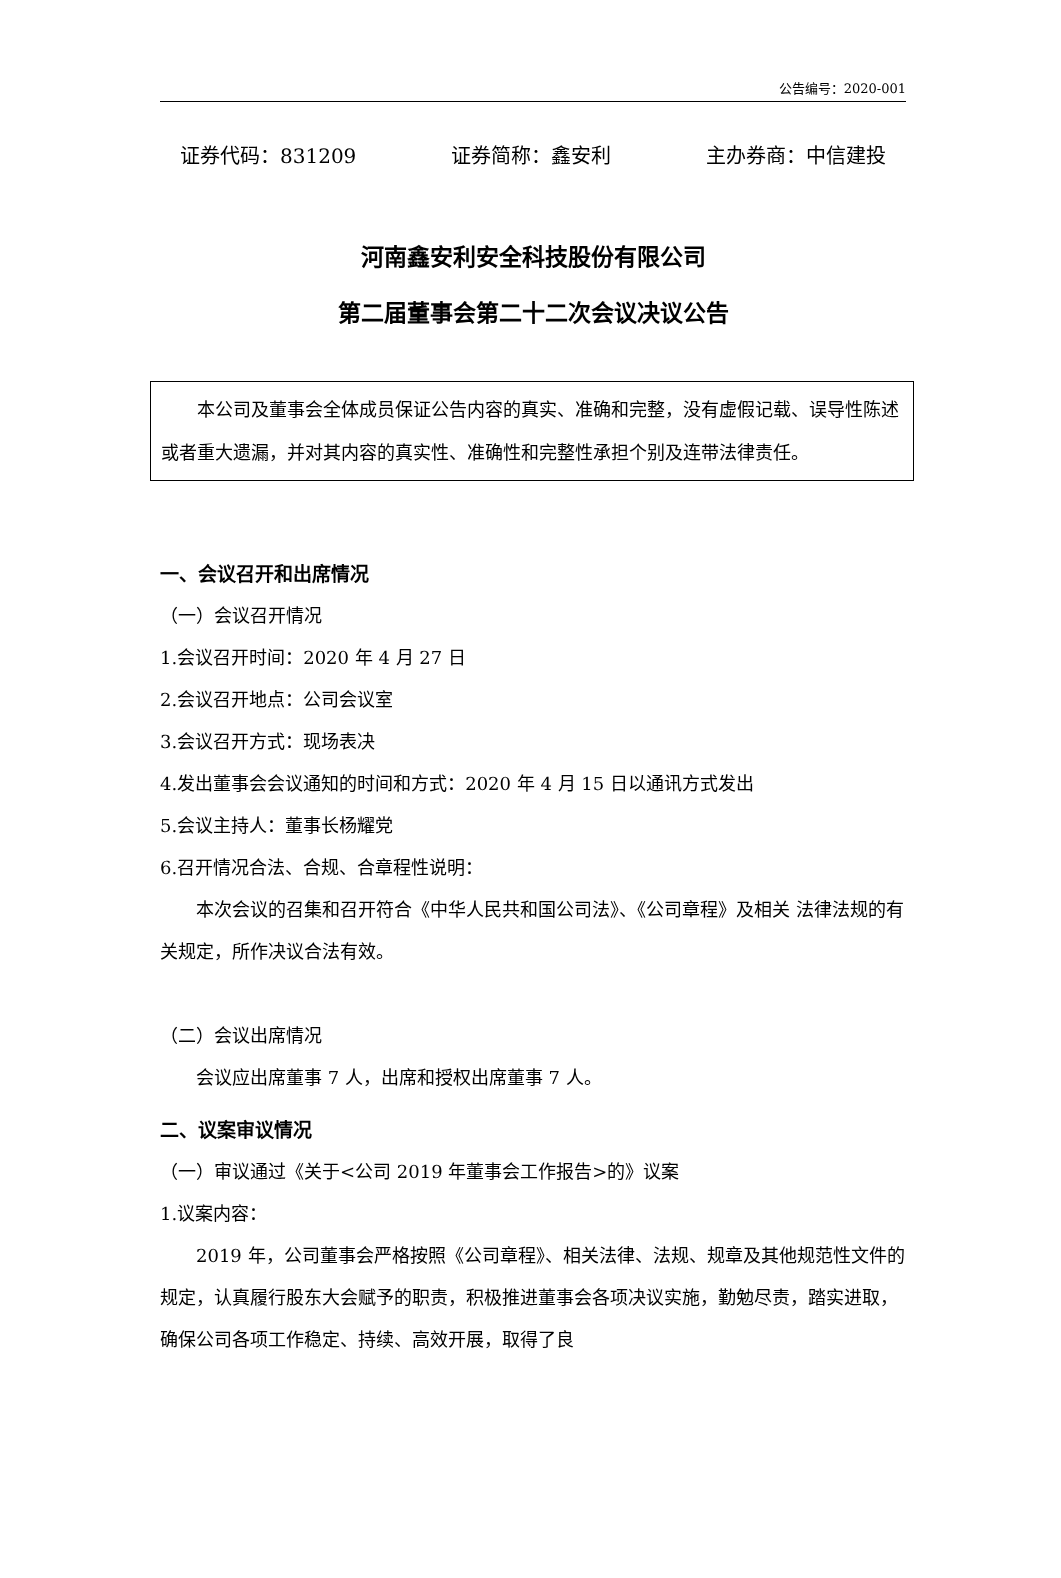公告编号：2020-001
证券代码：831209 证券简称：鑫安利 主办券商：中信建投
河南鑫安利安全科技股份有限公司
第二届董事会第二十二次会议决议公告
本公司及董事会全体成员保证公告内容的真实、准确和完整，没有虚假记载、误导性陈述或者重大遗漏，并对其内容的真实性、准确性和完整性承担个别及连带法律责任。
一、会议召开和出席情况
（一）会议召开情况
1.会议召开时间：2020 年 4 月 27 日
2.会议召开地点：公司会议室
3.会议召开方式：现场表决
4.发出董事会会议通知的时间和方式：2020 年 4 月 15 日以通讯方式发出
5.会议主持人：董事长杨耀党
6.召开情况合法、合规、合章程性说明：
本次会议的召集和召开符合《中华人民共和国公司法》、《公司章程》及相关 法律法规的有关规定，所作决议合法有效。
（二）会议出席情况
会议应出席董事 7 人，出席和授权出席董事 7 人。
二、议案审议情况
（一）审议通过《关于<公司 2019 年董事会工作报告>的》议案
1.议案内容：
2019 年，公司董事会严格按照《公司章程》、相关法律、法规、规章及其他规范性文件的规定，认真履行股东大会赋予的职责，积极推进董事会各项决议实施，勤勉尽责，踏实进取，确保公司各项工作稳定、持续、高效开展，取得了良